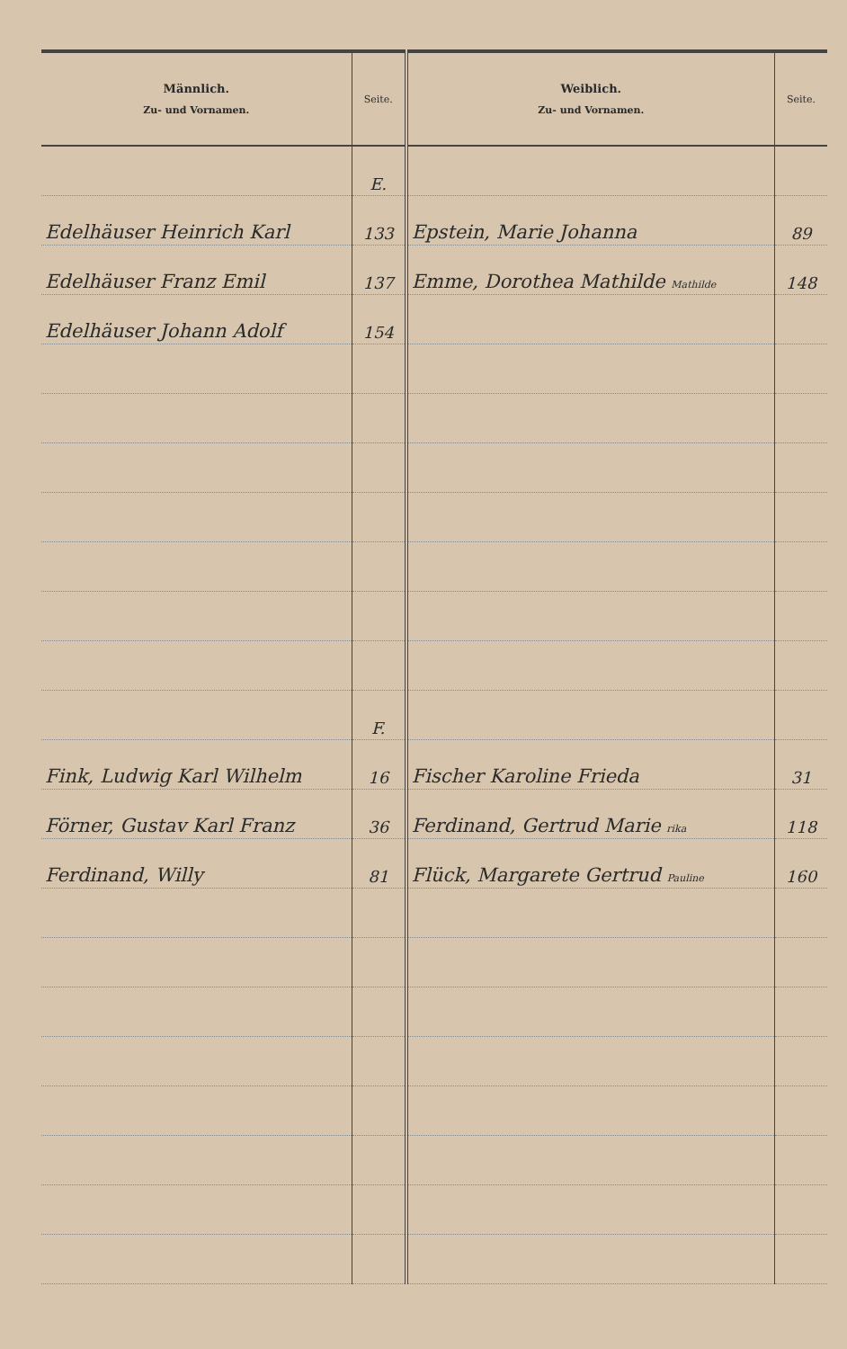| Männlich. Zu- und Vornamen. | Seite. | Weiblich. Zu- und Vornamen. | Seite. |
| --- | --- | --- | --- |
| | E. | | |
| Edelhäuser Heinrich Karl | 133 | Epstein, Marie Johanna | 89 |
| Edelhäuser Franz Emil | 137 | Emme, Dorothea Mathilde Mathilde | 148 |
| Edelhäuser Johann Adolf | 154 | | |
| | F. | | |
| Fink, Ludwig Karl Wilhelm | 16 | Fischer Karoline Frieda | 31 |
| Förner, Gustav Karl Franz | 36 | Ferdinand, Gertrud Marie rika | 118 |
| Ferdinand, Willy | 81 | Flück, Margarete Gertrud Pauline | 160 |